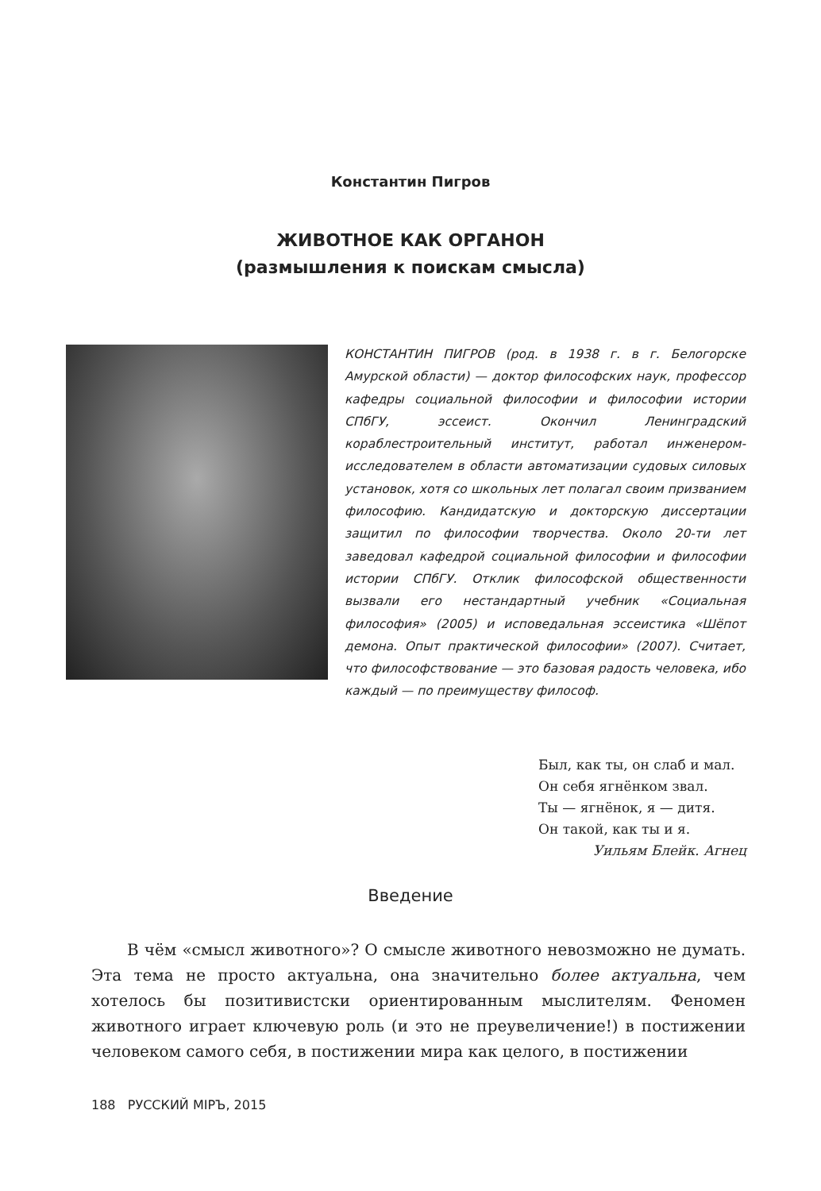Константин Пигров
ЖИВОТНОЕ КАК ОРГАНОН
(размышления к поискам смысла)
КОНСТАНТИН ПИГРОВ (род. в 1938 г. в г. Белогорске Амурской области) — доктор философских наук, профессор кафедры социальной философии и философии истории СПбГУ, эссеист. Окончил Ленинградский кораблестроительный институт, работал инженером-исследователем в области автоматизации судовых силовых установок, хотя со школьных лет полагал своим призванием философию. Кандидатскую и докторскую диссертации защитил по философии творчества. Около 20-ти лет заведовал кафедрой социальной философии и философии истории СПбГУ. Отклик философской общественности вызвали его нестандартный учебник «Социальная философия» (2005) и исповедальная эссеистика «Шёпот демона. Опыт практической философии» (2007). Считает, что философствование — это базовая радость человека, ибо каждый — по преимуществу философ.
Был, как ты, он слаб и мал.
Он себя ягнёнком звал.
Ты — ягнёнок, я — дитя.
Он такой, как ты и я.
Уильям Блейк. Агнец
Введение
В чём «смысл животного»? О смысле животного невозможно не думать. Эта тема не просто актуальна, она значительно более актуальна, чем хотелось бы позитивистски ориентированным мыслителям. Феномен животного играет ключевую роль (и это не преувеличение!) в постижении человеком самого себя, в постижении мира как целого, в постижении
188 РУССКИЙ МIРЪ, 2015